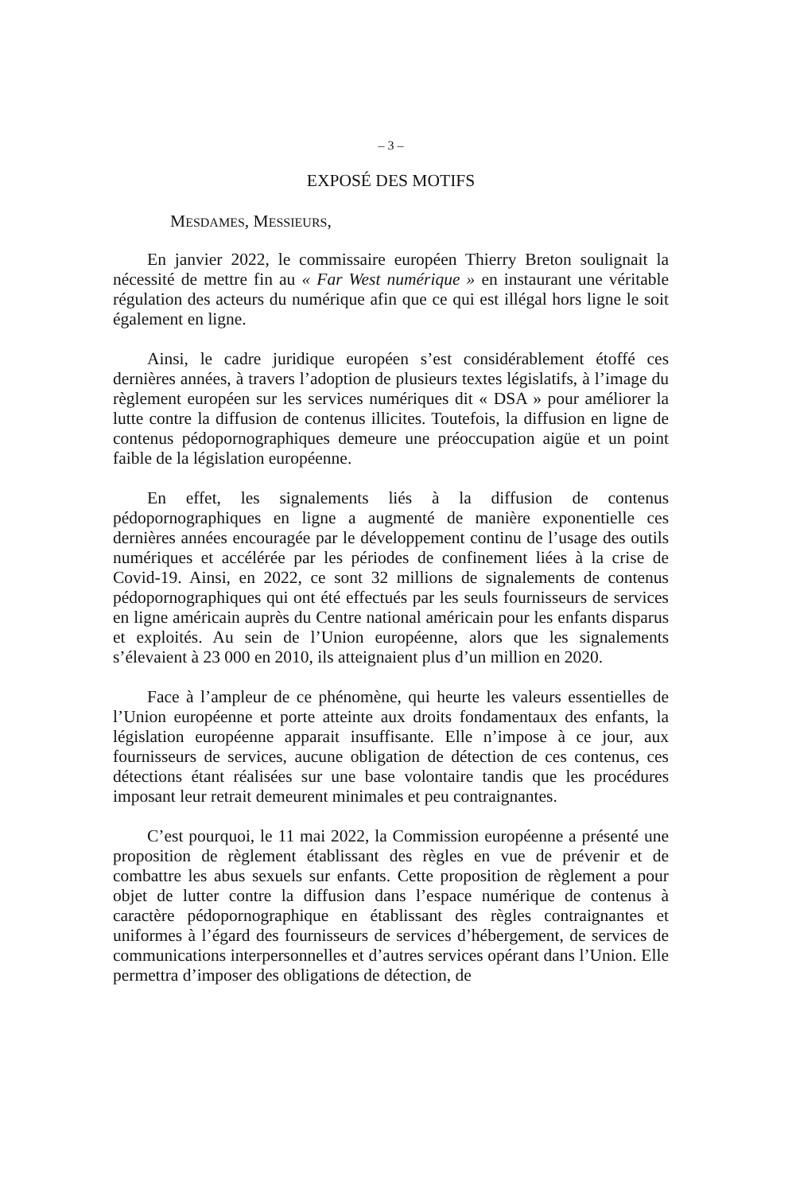– 3 –
EXPOSÉ DES MOTIFS
MESDAMES, MESSIEURS,
En janvier 2022, le commissaire européen Thierry Breton soulignait la nécessité de mettre fin au « Far West numérique » en instaurant une véritable régulation des acteurs du numérique afin que ce qui est illégal hors ligne le soit également en ligne.
Ainsi, le cadre juridique européen s’est considérablement étoffé ces dernières années, à travers l’adoption de plusieurs textes législatifs, à l’image du règlement européen sur les services numériques dit « DSA » pour améliorer la lutte contre la diffusion de contenus illicites. Toutefois, la diffusion en ligne de contenus pédopornographiques demeure une préoccupation aigüe et un point faible de la législation européenne.
En effet, les signalements liés à la diffusion de contenus pédopornographiques en ligne a augmenté de manière exponentielle ces dernières années encouragée par le développement continu de l’usage des outils numériques et accélérée par les périodes de confinement liées à la crise de Covid-19. Ainsi, en 2022, ce sont 32 millions de signalements de contenus pédopornographiques qui ont été effectués par les seuls fournisseurs de services en ligne américain auprès du Centre national américain pour les enfants disparus et exploités. Au sein de l’Union européenne, alors que les signalements s’élevaient à 23 000 en 2010, ils atteignaient plus d’un million en 2020.
Face à l’ampleur de ce phénomène, qui heurte les valeurs essentielles de l’Union européenne et porte atteinte aux droits fondamentaux des enfants, la législation européenne apparait insuffisante. Elle n’impose à ce jour, aux fournisseurs de services, aucune obligation de détection de ces contenus, ces détections étant réalisées sur une base volontaire tandis que les procédures imposant leur retrait demeurent minimales et peu contraignantes.
C’est pourquoi, le 11 mai 2022, la Commission européenne a présenté une proposition de règlement établissant des règles en vue de prévenir et de combattre les abus sexuels sur enfants. Cette proposition de règlement a pour objet de lutter contre la diffusion dans l’espace numérique de contenus à caractère pédopornographique en établissant des règles contraignantes et uniformes à l’égard des fournisseurs de services d’hébergement, de services de communications interpersonnelles et d’autres services opérant dans l’Union. Elle permettra d’imposer des obligations de détection, de